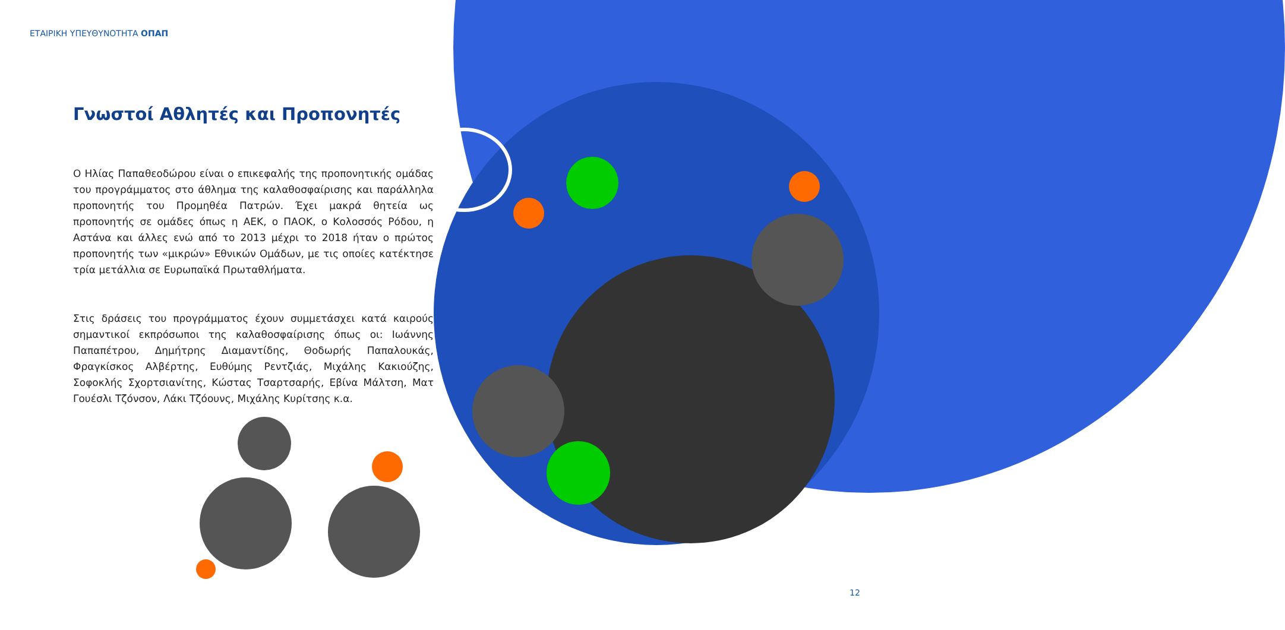ΕΤΑΙΡΙΚΗ ΥΠΕΥΘΥΝΟΤΗΤΑ ΟΠΑΠ
Γνωστοί Αθλητές και Προπονητές
Ο Ηλίας Παπαθεοδώρου είναι ο επικεφαλής της προπονητικής ομάδας του προγράμματος στο άθλημα της καλαθοσφαίρισης και παράλληλα προπονητής του Προμηθέα Πατρών. Έχει μακρά θητεία ως προπονητής σε ομάδες όπως η ΑΕΚ, ο ΠΑΟΚ, ο Κολοσσός Ρόδου, η Αστάνα και άλλες ενώ από το 2013 μέχρι το 2018 ήταν ο πρώτος προπονητής των «μικρών» Εθνικών Ομάδων, με τις οποίες κατέκτησε τρία μετάλλια σε Ευρωπαϊκά Πρωταθλήματα.
Στις δράσεις του προγράμματος έχουν συμμετάσχει κατά καιρούς σημαντικοί εκπρόσωποι της καλαθοσφαίρισης όπως οι: Ιωάννης Παπαπέτρου, Δημήτρης Διαμαντίδης, Θοδωρής Παπαλουκάς, Φραγκίσκος Αλβέρτης, Ευθύμης Ρεντζιάς, Μιχάλης Κακιούζης, Σοφοκλής Σχορτσιανίτης, Κώστας Τσαρτσαρής, Εβίνα Μάλτση, Ματ Γουέσλι Τζόνσον, Λάκι Τζόουνς, Μιχάλης Κυρίτσης κ.α.
12